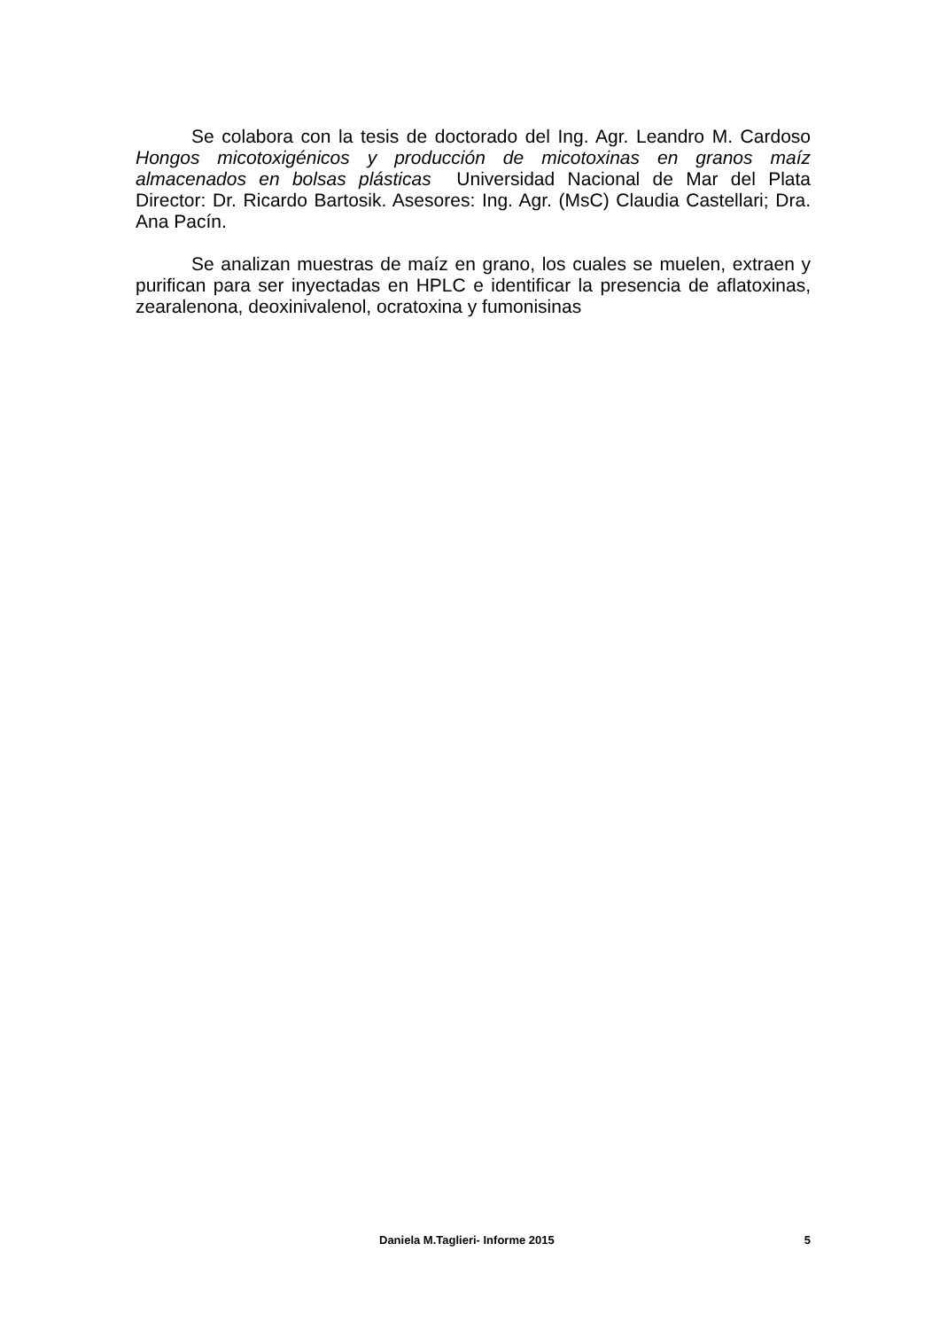Se colabora con la tesis de doctorado del Ing. Agr. Leandro M. Cardoso Hongos micotoxigénicos y producción de micotoxinas en granos maíz almacenados en bolsas plásticas Universidad Nacional de Mar del Plata Director: Dr. Ricardo Bartosik. Asesores: Ing. Agr. (MsC) Claudia Castellari; Dra. Ana Pacín.
Se analizan muestras de maíz en grano, los cuales se muelen, extraen y purifican para ser inyectadas en HPLC e identificar la presencia de aflatoxinas, zearalenona, deoxinivalenol, ocratoxina y fumonisinas
Daniela M.Taglieri- Informe 2015 5